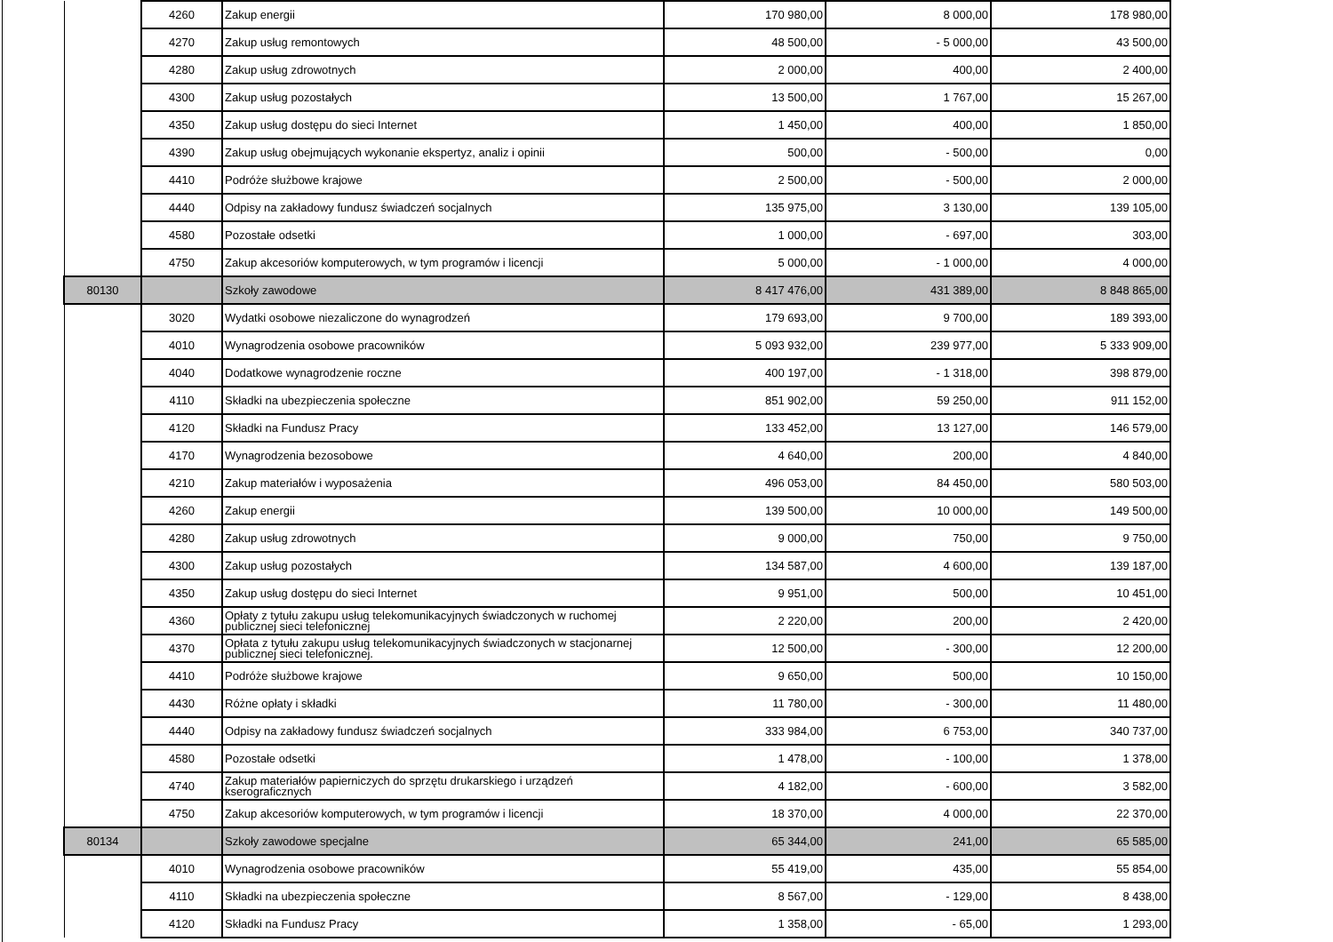| | 4260 | Zakup energii | 170 980,00 | 8 000,00 | 178 980,00 |
| | 4270 | Zakup usług remontowych | 48 500,00 | - 5 000,00 | 43 500,00 |
| | 4280 | Zakup usług zdrowotnych | 2 000,00 | 400,00 | 2 400,00 |
| | 4300 | Zakup usług pozostałych | 13 500,00 | 1 767,00 | 15 267,00 |
| | 4350 | Zakup usług dostępu do sieci Internet | 1 450,00 | 400,00 | 1 850,00 |
| | 4390 | Zakup usług obejmujących wykonanie ekspertyz, analiz i opinii | 500,00 | - 500,00 | 0,00 |
| | 4410 | Podróże służbowe krajowe | 2 500,00 | - 500,00 | 2 000,00 |
| | 4440 | Odpisy na zakładowy fundusz świadczeń socjalnych | 135 975,00 | 3 130,00 | 139 105,00 |
| | 4580 | Pozostałe odsetki | 1 000,00 | - 697,00 | 303,00 |
| | 4750 | Zakup akcesoriów komputerowych, w tym programów i licencji | 5 000,00 | - 1 000,00 | 4 000,00 |
| 80130 | | Szkoły zawodowe | 8 417 476,00 | 431 389,00 | 8 848 865,00 |
| | 3020 | Wydatki osobowe niezaliczone do wynagrodzeń | 179 693,00 | 9 700,00 | 189 393,00 |
| | 4010 | Wynagrodzenia osobowe pracowników | 5 093 932,00 | 239 977,00 | 5 333 909,00 |
| | 4040 | Dodatkowe wynagrodzenie roczne | 400 197,00 | - 1 318,00 | 398 879,00 |
| | 4110 | Składki na ubezpieczenia społeczne | 851 902,00 | 59 250,00 | 911 152,00 |
| | 4120 | Składki na Fundusz Pracy | 133 452,00 | 13 127,00 | 146 579,00 |
| | 4170 | Wynagrodzenia bezosobowe | 4 640,00 | 200,00 | 4 840,00 |
| | 4210 | Zakup materiałów i wyposażenia | 496 053,00 | 84 450,00 | 580 503,00 |
| | 4260 | Zakup energii | 139 500,00 | 10 000,00 | 149 500,00 |
| | 4280 | Zakup usług zdrowotnych | 9 000,00 | 750,00 | 9 750,00 |
| | 4300 | Zakup usług pozostałych | 134 587,00 | 4 600,00 | 139 187,00 |
| | 4350 | Zakup usług dostępu do sieci Internet | 9 951,00 | 500,00 | 10 451,00 |
| | 4360 | Opłaty z tytułu zakupu usług telekomunikacyjnych świadczonych w ruchomej publicznej sieci telefonicznej | 2 220,00 | 200,00 | 2 420,00 |
| | 4370 | Opłata z tytułu zakupu usług telekomunikacyjnych świadczonych w stacjonarnej publicznej sieci telefonicznej. | 12 500,00 | - 300,00 | 12 200,00 |
| | 4410 | Podróże służbowe krajowe | 9 650,00 | 500,00 | 10 150,00 |
| | 4430 | Różne opłaty i składki | 11 780,00 | - 300,00 | 11 480,00 |
| | 4440 | Odpisy na zakładowy fundusz świadczeń socjalnych | 333 984,00 | 6 753,00 | 340 737,00 |
| | 4580 | Pozostałe odsetki | 1 478,00 | - 100,00 | 1 378,00 |
| | 4740 | Zakup materiałów papierniczych do sprzętu drukarskiego i urządzeń kserograficznych | 4 182,00 | - 600,00 | 3 582,00 |
| | 4750 | Zakup akcesoriów komputerowych, w tym programów i licencji | 18 370,00 | 4 000,00 | 22 370,00 |
| 80134 | | Szkoły zawodowe specjalne | 65 344,00 | 241,00 | 65 585,00 |
| | 4010 | Wynagrodzenia osobowe pracowników | 55 419,00 | 435,00 | 55 854,00 |
| | 4110 | Składki na ubezpieczenia społeczne | 8 567,00 | - 129,00 | 8 438,00 |
| | 4120 | Składki na Fundusz Pracy | 1 358,00 | - 65,00 | 1 293,00 |